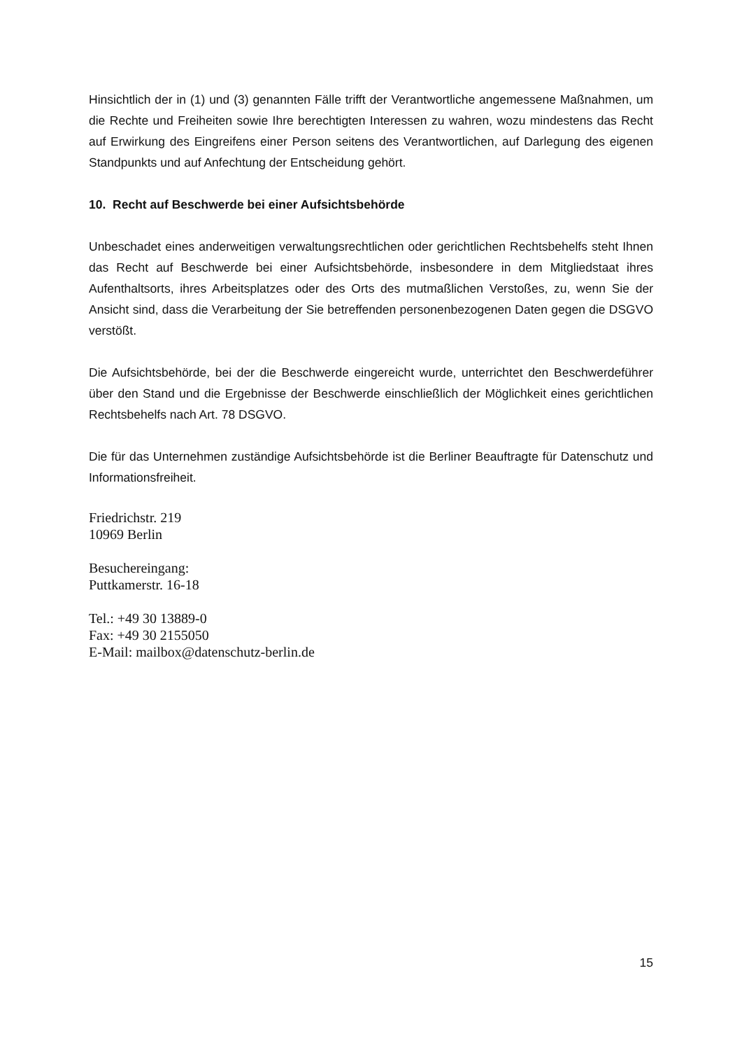Hinsichtlich der in (1) und (3) genannten Fälle trifft der Verantwortliche angemessene Maßnahmen, um die Rechte und Freiheiten sowie Ihre berechtigten Interessen zu wahren, wozu mindestens das Recht auf Erwirkung des Eingreifens einer Person seitens des Verantwortlichen, auf Darlegung des eigenen Standpunkts und auf Anfechtung der Entscheidung gehört.
10. Recht auf Beschwerde bei einer Aufsichtsbehörde
Unbeschadet eines anderweitigen verwaltungsrechtlichen oder gerichtlichen Rechtsbehelfs steht Ihnen das Recht auf Beschwerde bei einer Aufsichtsbehörde, insbesondere in dem Mitgliedstaat ihres Aufenthaltsorts, ihres Arbeitsplatzes oder des Orts des mutmaßlichen Verstoßes, zu, wenn Sie der Ansicht sind, dass die Verarbeitung der Sie betreffenden personenbezogenen Daten gegen die DSGVO verstößt.
Die Aufsichtsbehörde, bei der die Beschwerde eingereicht wurde, unterrichtet den Beschwerdeführer über den Stand und die Ergebnisse der Beschwerde einschließlich der Möglichkeit eines gerichtlichen Rechtsbehelfs nach Art. 78 DSGVO.
Die für das Unternehmen zuständige Aufsichtsbehörde ist die Berliner Beauftragte für Datenschutz und Informationsfreiheit.
Friedrichstr. 219
10969 Berlin
Besuchereingang:
Puttkamerstr. 16-18
Tel.: +49 30 13889-0
Fax: +49 30 2155050
E-Mail: mailbox@datenschutz-berlin.de
15